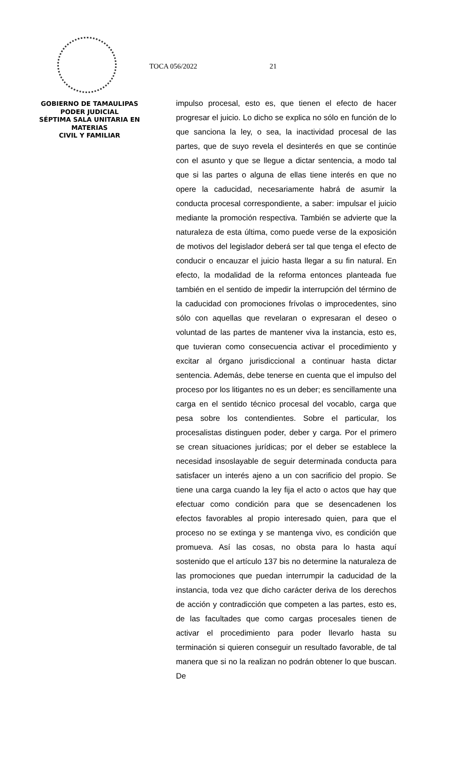TOCA 056/2022 21
GOBIERNO DE TAMAULIPAS
PODER JUDICIAL
SÉPTIMA SALA UNITARIA EN MATERIAS
CIVIL Y FAMILIAR
impulso procesal, esto es, que tienen el efecto de hacer progresar el juicio. Lo dicho se explica no sólo en función de lo que sanciona la ley, o sea, la inactividad procesal de las partes, que de suyo revela el desinterés en que se continúe con el asunto y que se llegue a dictar sentencia, a modo tal que si las partes o alguna de ellas tiene interés en que no opere la caducidad, necesariamente habrá de asumir la conducta procesal correspondiente, a saber: impulsar el juicio mediante la promoción respectiva. También se advierte que la naturaleza de esta última, como puede verse de la exposición de motivos del legislador deberá ser tal que tenga el efecto de conducir o encauzar el juicio hasta llegar a su fin natural. En efecto, la modalidad de la reforma entonces planteada fue también en el sentido de impedir la interrupción del término de la caducidad con promociones frívolas o improcedentes, sino sólo con aquellas que revelaran o expresaran el deseo o voluntad de las partes de mantener viva la instancia, esto es, que tuvieran como consecuencia activar el procedimiento y excitar al órgano jurisdiccional a continuar hasta dictar sentencia. Además, debe tenerse en cuenta que el impulso del proceso por los litigantes no es un deber; es sencillamente una carga en el sentido técnico procesal del vocablo, carga que pesa sobre los contendientes. Sobre el particular, los procesalistas distinguen poder, deber y carga. Por el primero se crean situaciones jurídicas; por el deber se establece la necesidad insoslayable de seguir determinada conducta para satisfacer un interés ajeno a un con sacrificio del propio. Se tiene una carga cuando la ley fija el acto o actos que hay que efectuar como condición para que se desencadenen los efectos favorables al propio interesado quien, para que el proceso no se extinga y se mantenga vivo, es condición que promueva. Así las cosas, no obsta para lo hasta aquí sostenido que el artículo 137 bis no determine la naturaleza de las promociones que puedan interrumpir la caducidad de la instancia, toda vez que dicho carácter deriva de los derechos de acción y contradicción que competen a las partes, esto es, de las facultades que como cargas procesales tienen de activar el procedimiento para poder llevarlo hasta su terminación si quieren conseguir un resultado favorable, de tal manera que si no la realizan no podrán obtener lo que buscan. De